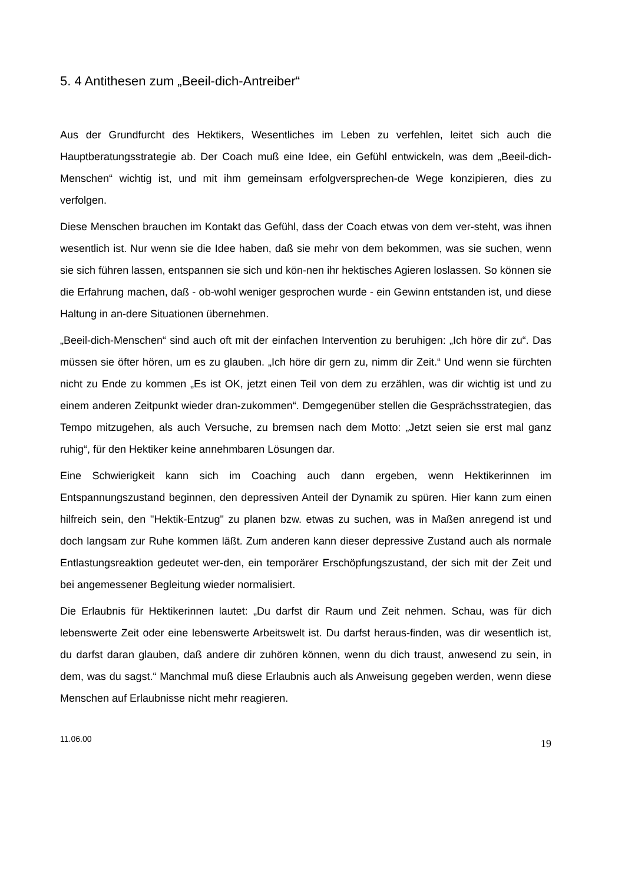5. 4 Antithesen zum „Beeil-dich-Antreiber“
Aus der Grundfurcht des Hektikers, Wesentliches im Leben zu verfehlen, leitet sich auch die Hauptberatungsstrategie ab. Der Coach muß eine Idee, ein Gefühl entwickeln, was dem „Beeil-dich-Menschen“ wichtig ist, und mit ihm gemeinsam erfolgversprechen-de Wege konzipieren, dies zu verfolgen.
Diese Menschen brauchen im Kontakt das Gefühl, dass der Coach etwas von dem ver-steht, was ihnen wesentlich ist. Nur wenn sie die Idee haben, daß sie mehr von dem bekommen, was sie suchen, wenn sie sich führen lassen, entspannen sie sich und kön-nen ihr hektisches Agieren loslassen. So können sie die Erfahrung machen, daß - ob-wohl weniger gesprochen wurde - ein Gewinn entstanden ist, und diese Haltung in an-dere Situationen übernehmen.
„Beeil-dich-Menschen“ sind auch oft mit der einfachen Intervention zu beruhigen: „Ich höre dir zu“. Das müssen sie öfter hören, um es zu glauben. „Ich höre dir gern zu, nimm dir Zeit.“ Und wenn sie fürchten nicht zu Ende zu kommen „Es ist OK, jetzt einen Teil von dem zu erzählen, was dir wichtig ist und zu einem anderen Zeitpunkt wieder dran-zukommen“. Demgegenüber stellen die Gesprächsstrategien, das Tempo mitzugehen, als auch Versuche, zu bremsen nach dem Motto: „Jetzt seien sie erst mal ganz ruhig“, für den Hektiker keine annehmbaren Lösungen dar.
Eine Schwierigkeit kann sich im Coaching auch dann ergeben, wenn Hektikerinnen im Entspannungszustand beginnen, den depressiven Anteil der Dynamik zu spüren. Hier kann zum einen hilfreich sein, den "Hektik-Entzug" zu planen bzw. etwas zu suchen, was in Maßen anregend ist und doch langsam zur Ruhe kommen läßt. Zum anderen kann dieser depressive Zustand auch als normale Entlastungsreaktion gedeutet wer-den, ein temporärer Erschöpfungszustand, der sich mit der Zeit und bei angemessener Begleitung wieder normalisiert.
Die Erlaubnis für Hektikerinnen lautet: „Du darfst dir Raum und Zeit nehmen. Schau, was für dich lebenswerte Zeit oder eine lebenswerte Arbeitswelt ist. Du darfst heraus-finden, was dir wesentlich ist, du darfst daran glauben, daß andere dir zuhören können, wenn du dich traust, anwesend zu sein, in dem, was du sagst.“ Manchmal muß diese Erlaubnis auch als Anweisung gegeben werden, wenn diese Menschen auf Erlaubnisse nicht mehr reagieren.
11.06.00 19